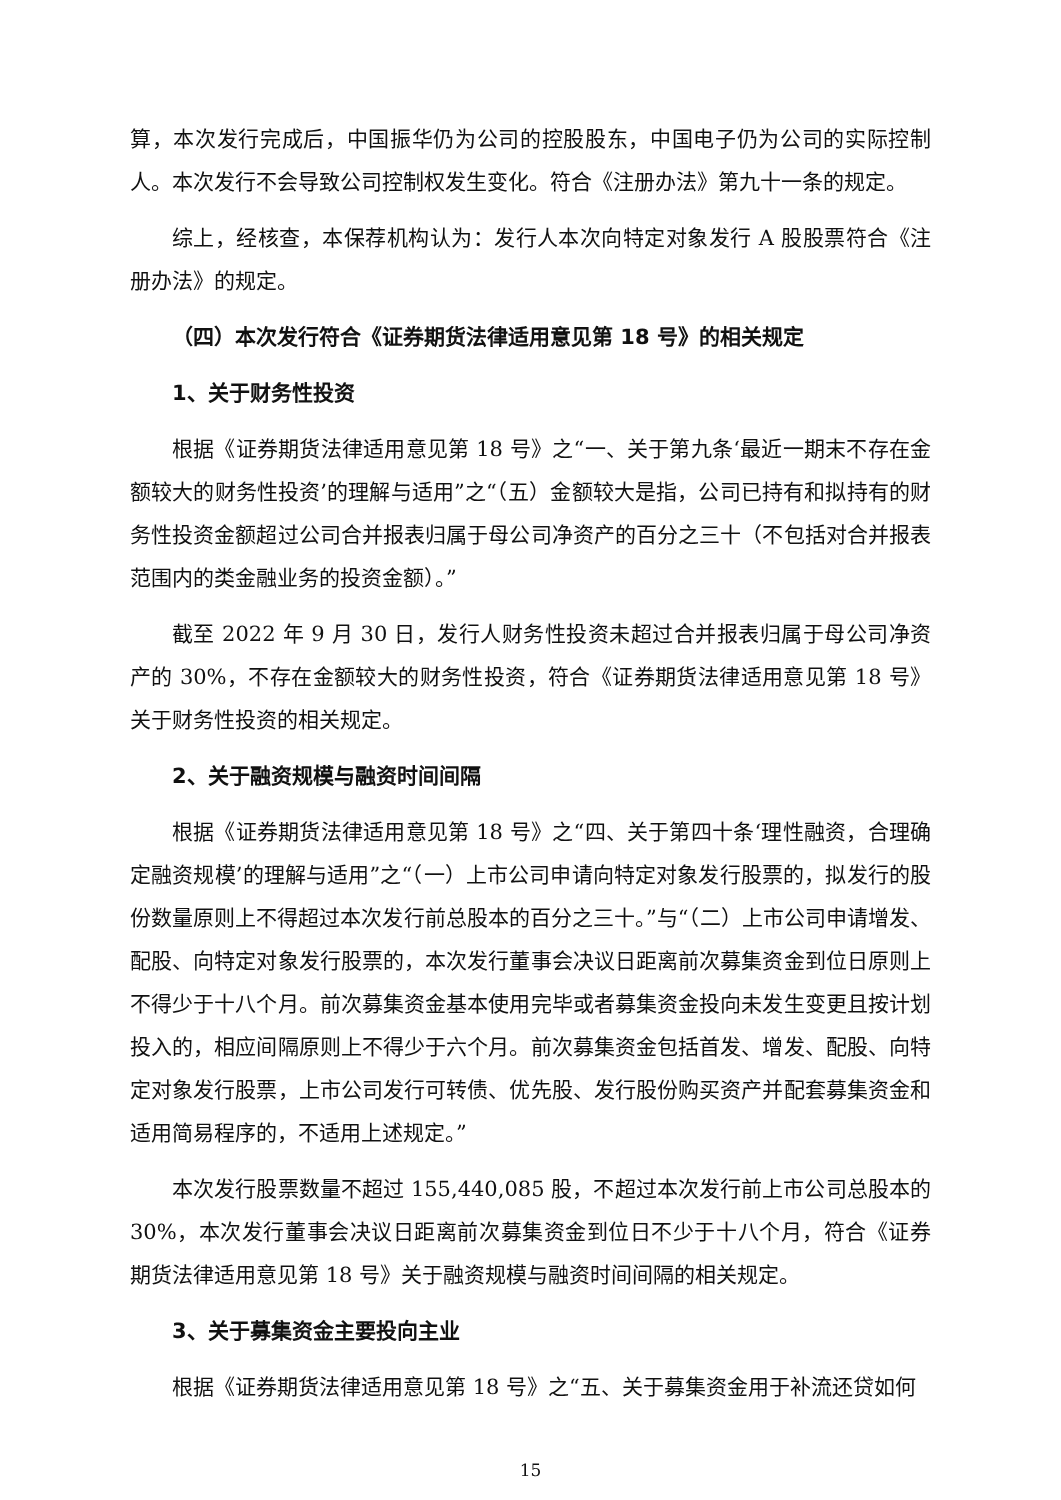算，本次发行完成后，中国振华仍为公司的控股股东，中国电子仍为公司的实际控制人。本次发行不会导致公司控制权发生变化。符合《注册办法》第九十一条的规定。
综上，经核查，本保荐机构认为：发行人本次向特定对象发行 A 股股票符合《注册办法》的规定。
（四）本次发行符合《证券期货法律适用意见第 18 号》的相关规定
1、关于财务性投资
根据《证券期货法律适用意见第 18 号》之“一、关于第九条‘最近一期末不存在金额较大的财务性投资’的理解与适用”之“（五）金额较大是指，公司已持有和拟持有的财务性投资金额超过公司合并报表归属于母公司净资产的百分之三十（不包括对合并报表范围内的类金融业务的投资金额）。”
截至 2022 年 9 月 30 日，发行人财务性投资未超过合并报表归属于母公司净资产的 30%，不存在金额较大的财务性投资，符合《证券期货法律适用意见第 18 号》关于财务性投资的相关规定。
2、关于融资规模与融资时间间隔
根据《证券期货法律适用意见第 18 号》之“四、关于第四十条‘理性融资，合理确定融资规模’的理解与适用”之“（一）上市公司申请向特定对象发行股票的，拟发行的股份数量原则上不得超过本次发行前总股本的百分之三十。”与“（二）上市公司申请增发、配股、向特定对象发行股票的，本次发行董事会决议日距离前次募集资金到位日原则上不得少于十八个月。前次募集资金基本使用完毕或者募集资金投向未发生变更且按计划投入的，相应间隔原则上不得少于六个月。前次募集资金包括首发、增发、配股、向特定对象发行股票，上市公司发行可转债、优先股、发行股份购买资产并配套募集资金和适用简易程序的，不适用上述规定。”
本次发行股票数量不超过 155,440,085 股，不超过本次发行前上市公司总股本的 30%，本次发行董事会决议日距离前次募集资金到位日不少于十八个月，符合《证券期货法律适用意见第 18 号》关于融资规模与融资时间间隔的相关规定。
3、关于募集资金主要投向主业
根据《证券期货法律适用意见第 18 号》之“五、关于募集资金用于补流还贷如何
15